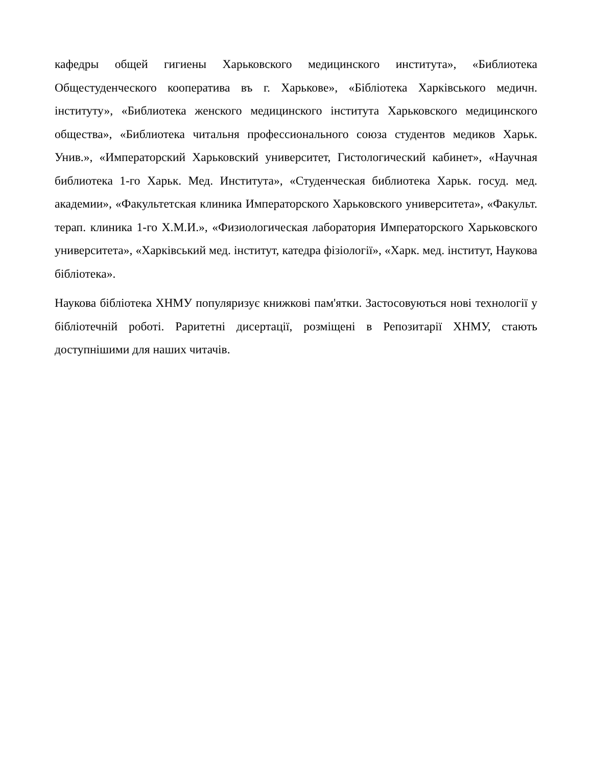кафедры общей гигиены Харьковского медицинского института», «Библиотека Общестуденческого кооператива въ г. Харькове», «Бібліотека Харківського медичн. інституту», «Библиотека женского медицинского інститута Харьковского медицинского общества», «Библиотека читальня профессионального союза студентов медиков Харьк. Унив.», «Императорский Харьковский университет, Гистологический кабинет», «Научная библиотека 1-го Харьк. Мед. Института», «Студенческая библиотека Харьк. госуд. мед. академии», «Факультетская клиника Императорского Харьковского университета», «Факульт. терап. клиника 1-го Х.М.И.», «Физиологическая лаборатория Императорского Харьковского университета», «Харківський мед. інститут, катедра фізіології», «Харк. мед. інститут, Наукова бібліотека».
Наукова бібліотека ХНМУ популяризує книжкові пам'ятки. Застосовуються нові технології у бібліотечній роботі. Раритетні дисертації, розміщені в Репозитарії ХНМУ, стають доступнішими для наших читачів.